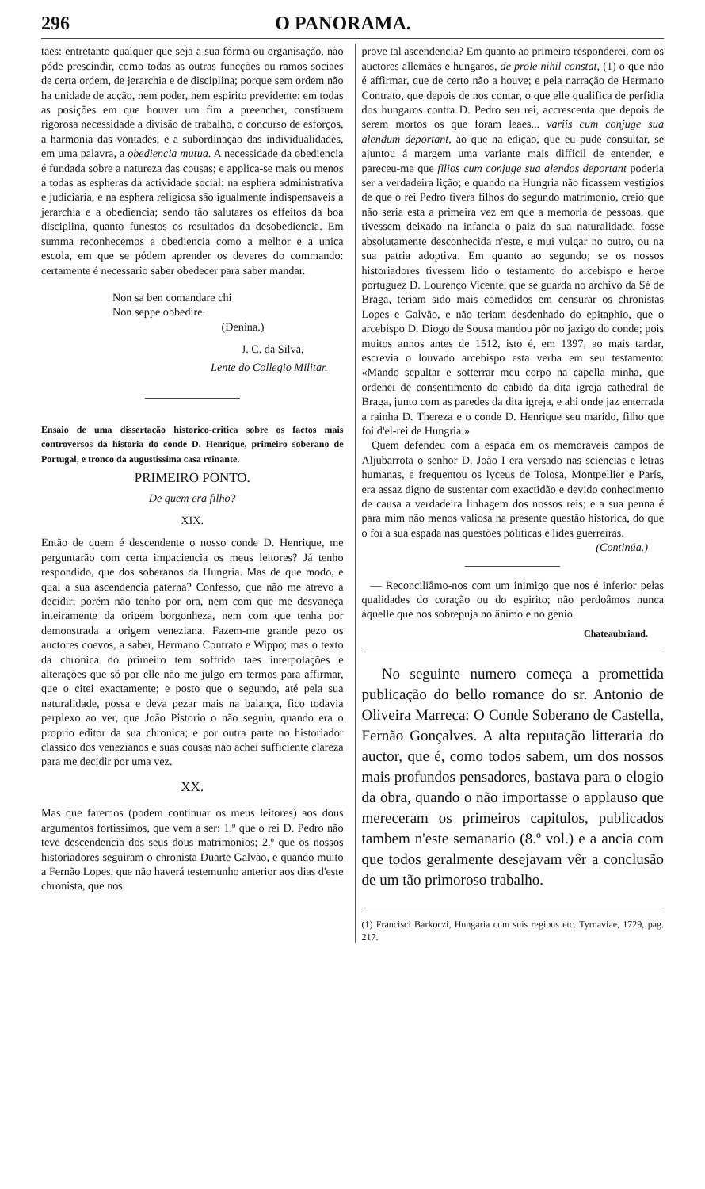296 O PANORAMA.
taes: entretanto qualquer que seja a sua fórma ou organisação, não póde prescindir, como todas as outras funcções ou ramos sociaes de certa ordem, de jerarchia e de disciplina; porque sem ordem não ha unidade de acção, nem poder, nem espirito previdente: em todas as posições em que houver um fim a preencher, constituem rigorosa necessidade a divisão de trabalho, o concurso de esforços, a harmonia das vontades, e a subordinação das individualidades, em uma palavra, a obediencia mutua. A necessidade da obediencia é fundada sobre a natureza das cousas; e applica-se mais ou menos a todas as espheras da actividade social: na esphera administrativa e judiciaria, e na esphera religiosa são igualmente indispensaveis a jerarchia e a obediencia; sendo tão salutares os effeitos da boa disciplina, quanto funestos os resultados da desobediencia. Em summa reconhecemos a obediencia como a melhor e a unica escola, em que se pódem aprender os deveres do commando: certamente é necessario saber obedecer para saber mandar.
Non sa ben comandare chi
Non seppe obbedire.
(Denina.)
J. C. da Silva,
Lente do Collegio Militar.
Ensaio de uma dissertação historico-critica sobre os factos mais controversos da historia do conde D. Henrique, primeiro soberano de Portugal, e tronco da augustissima casa reinante.
PRIMEIRO PONTO.
De quem era filho?
XIX.
Então de quem é descendente o nosso conde D. Henrique, me perguntarão com certa impaciencia os meus leitores? Já tenho respondido, que dos soberanos da Hungria. Mas de que modo, e qual a sua ascendencia paterna? Confesso, que não me atrevo a decidir; porém não tenho por ora, nem com que me desvaneça inteiramente da origem borgonheza, nem com que tenha por demonstrada a origem veneziana. Fazem-me grande pezo os auctores coevos, a saber, Hermano Contrato e Wippo; mas o texto da chronica do primeiro tem soffrido taes interpolações e alterações que só por elle não me julgo em termos para affirmar, que o citei exactamente; e posto que o segundo, até pela sua naturalidade, possa e deva pezar mais na balança, fico todavia perplexo ao ver, que João Pistorio o não seguiu, quando era o proprio editor da sua chronica; e por outra parte no historiador classico dos venezianos e suas cousas não achei sufficiente clareza para me decidir por uma vez.
XX.
Mas que faremos (podem continuar os meus leitores) aos dous argumentos fortissimos, que vem a ser: 1.º que o rei D. Pedro não teve descendencia dos seus dous matrimonios; 2.º que os nossos historiadores seguiram o chronista Duarte Galvão, e quando muito a Fernão Lopes, que não haverá testemunho anterior aos dias d'este chronista, que nos
prove tal ascendencia? Em quanto ao primeiro responderei, com os auctores allemães e hungaros, de prole nihil constat, (1) o que não é affirmar, que de certo não a houve; e pela narração de Hermano Contrato, que depois de nos contar, o que elle qualifica de perfidia dos hungaros contra D. Pedro seu rei, accrescenta que depois de serem mortos os que foram leaes... variis cum conjuge sua alendum deportant, ao que na edição, que eu pude consultar, se ajuntou á margem uma variante mais difficil de entender, e pareceu-me que filios cum conjuge sua alendos deportant poderia ser a verdadeira lição; e quando na Hungria não ficassem vestigios de que o rei Pedro tivera filhos do segundo matrimonio, creio que não seria esta a primeira vez em que a memoria de pessoas, que tivessem deixado na infancia o paiz da sua naturalidade, fosse absolutamente desconhecida n'este, e mui vulgar no outro, ou na sua patria adoptiva. Em quanto ao segundo; se os nossos historiadores tivessem lido o testamento do arcebispo e heroe portuguez D. Lourenço Vicente, que se guarda no archivo da Sé de Braga, teriam sido mais comedidos em censurar os chronistas Lopes e Galvão, e não teriam desdenhado do epitaphio, que o arcebispo D. Diogo de Sousa mandou pôr no jazigo do conde; pois muitos annos antes de 1512, isto é, em 1397, ao mais tardar, escrevia o louvado arcebispo esta verba em seu testamento: «Mando sepultar e sotterrar meu corpo na capella minha, que ordenei de consentimento do cabido da dita igreja cathedral de Braga, junto com as paredes da dita igreja, e ahi onde jaz enterrada a rainha D. Thereza e o conde D. Henrique seu marido, filho que foi d'el-rei de Hungria.»
Quem defendeu com a espada em os memoraveis campos de Aljubarrota o senhor D. João I era versado nas sciencias e letras humanas, e frequentou os lyceus de Tolosa, Montpellier e París, era assaz digno de sustentar com exactidão e devido conhecimento de causa a verdadeira linhagem dos nossos reis; e a sua penna é para mim não menos valiosa na presente questão historica, do que o foi a sua espada nas questões politicas e lides guerreiras.
(Continúa.)
— Reconciliâmo-nos com um inimigo que nos é inferior pelas qualidades do coração ou do espirito; não perdoâmos nunca áquelle que nos sobrepuja no ânimo e no genio.
Chateaubriand.
No seguinte numero começa a promettida publicação do bello romance do sr. Antonio de Oliveira Marreca: O Conde Soberano de Castella, Fernão Gonçalves. A alta reputação litteraria do auctor, que é, como todos sabem, um dos nossos mais profundos pensadores, bastava para o elogio da obra, quando o não importasse o applauso que mereceram os primeiros capitulos, publicados tambem n'este semanario (8.º vol.) e a ancia com que todos geralmente desejavam vêr a conclusão de um tão primoroso trabalho.
(1) Francisci Barkoczi, Hungaria cum suis regibus etc. Tyrnaviae, 1729, pag. 217.